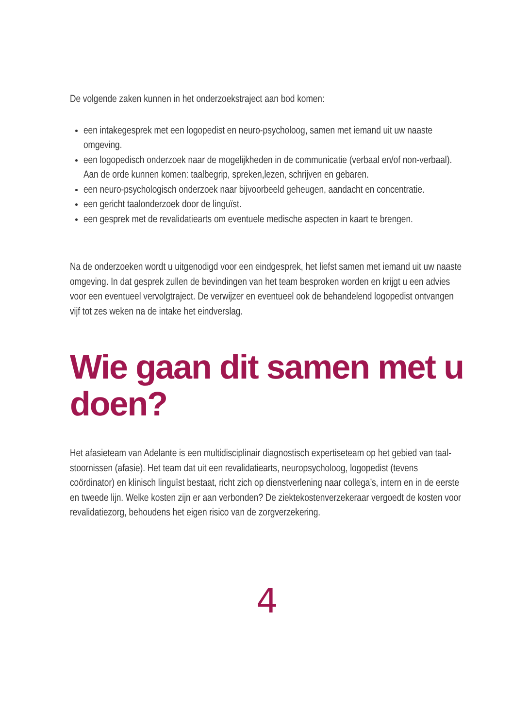De volgende zaken kunnen in het onderzoekstraject aan bod komen:
een intakegesprek met een logopedist en neuro-psycholoog, samen met iemand uit uw naaste omgeving.
een logopedisch onderzoek naar de mogelijkheden in de communicatie (verbaal en/of non-verbaal). Aan de orde kunnen komen: taalbegrip, spreken,lezen, schrijven en gebaren.
een neuro-psychologisch onderzoek naar bijvoorbeeld geheugen, aandacht en concentratie.
een gericht taalonderzoek door de linguïst.
een gesprek met de revalidatiearts om eventuele medische aspecten in kaart te brengen.
Na de onderzoeken wordt u uitgenodigd voor een eindgesprek, het liefst samen met iemand uit uw naaste omgeving. In dat gesprek zullen de bevindingen van het team besproken worden en krijgt u een advies voor een eventueel vervolgtraject. De verwijzer en eventueel ook de behandelend logopedist ontvangen vijf tot zes weken na de intake het eindverslag.
Wie gaan dit samen met u doen?
Het afasieteam van Adelante is een multidisciplinair diagnostisch expertiseteam op het gebied van taal-stoornissen (afasie). Het team dat uit een revalidatiearts, neuropsycholoog, logopedist (tevens coördinator) en klinisch linguïst bestaat, richt zich op dienstverlening naar collega’s, intern en in de eerste en tweede lijn. Welke kosten zijn er aan verbonden? De ziektekostenverzekeraar vergoedt de kosten voor revalidatiezorg, behoudens het eigen risico van de zorgverzekering.
4